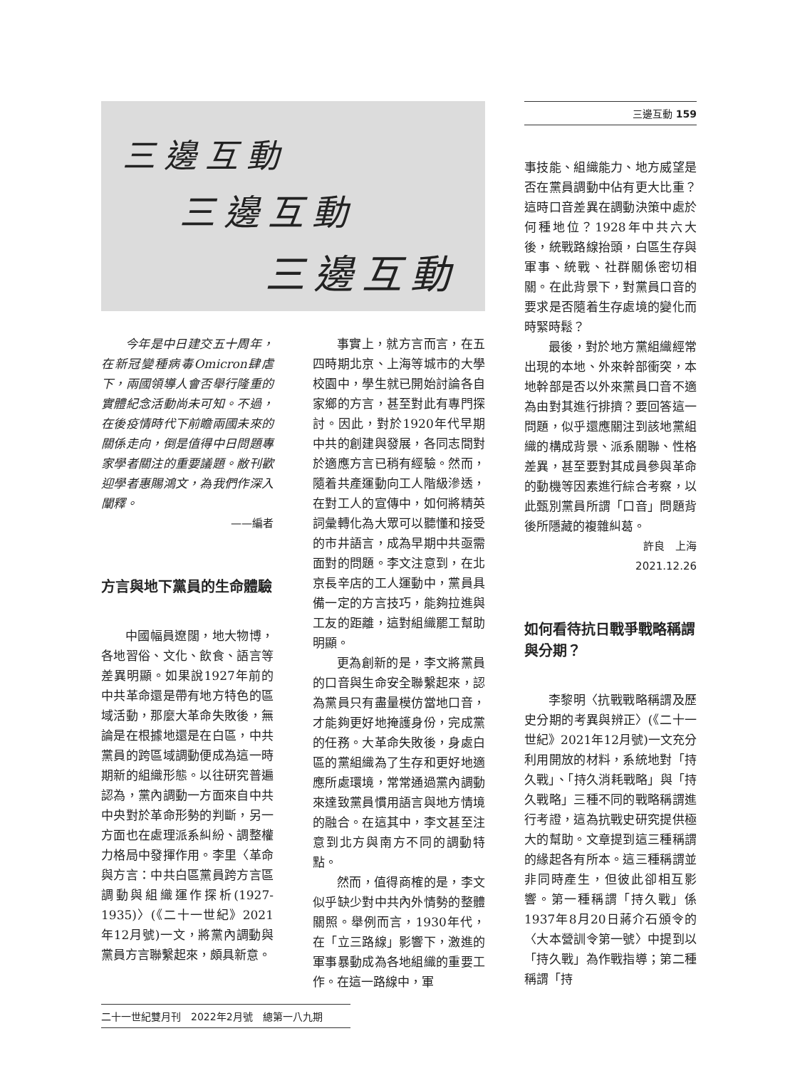三邊互動
三邊互動
三邊互動
三邊互動 159
事技能、組織能力、地方威望是否在黨員調動中佔有更大比重？這時口音差異在調動決策中處於何種地位？1928年中共六大後，統戰路線抬頭，白區生存與軍事、統戰、社群關係密切相關。在此背景下，對黨員口音的要求是否隨着生存處境的變化而時緊時鬆？
最後，對於地方黨組織經常出現的本地、外來幹部衝突，本地幹部是否以外來黨員口音不適為由對其進行排擠？要回答這一問題，似乎還應關注到該地黨組織的構成背景、派系關聯、性格差異，甚至要對其成員參與革命的動機等因素進行綜合考察，以此甄別黨員所謂「口音」問題背後所隱藏的複雜糾葛。
許良　上海
2021.12.26
如何看待抗日戰爭戰略稱謂與分期？
李黎明〈抗戰戰略稱謂及歷史分期的考異與辨正〉(《二十一世紀》2021年12月號)一文充分利用開放的材料，系統地對「持久戰」、「持久消耗戰略」與「持久戰略」三種不同的戰略稱謂進行考證，這為抗戰史研究提供極大的幫助。文章提到這三種稱謂的緣起各有所本。這三種稱謂並非同時產生，但彼此卻相互影響。第一種稱謂「持久戰」係1937年8月20日蔣介石頒令的〈大本營訓令第一號〉中提到以「持久戰」為作戰指導；第二種稱謂「持
今年是中日建交五十周年，在新冠變種病毒Omicron肆虐下，兩國領導人會否舉行隆重的實體紀念活動尚未可知。不過，在後疫情時代下前瞻兩國未來的關係走向，倒是值得中日問題專家學者關注的重要議題。敝刊歡迎學者惠賜鴻文，為我們作深入闡釋。
——編者
方言與地下黨員的生命體驗
中國幅員遼闊，地大物博，各地習俗、文化、飲食、語言等差異明顯。如果說1927年前的中共革命還是帶有地方特色的區域活動，那麼大革命失敗後，無論是在根據地還是在白區，中共黨員的跨區域調動便成為這一時期新的組織形態。以往研究普遍認為，黨內調動一方面來自中共中央對於革命形勢的判斷，另一方面也在處理派系糾紛、調整權力格局中發揮作用。李里〈革命與方言：中共白區黨員跨方言區調動與組織運作探析(1927-1935)〉(《二十一世紀》2021年12月號)一文，將黨內調動與黨員方言聯繫起來，頗具新意。
事實上，就方言而言，在五四時期北京、上海等城市的大學校園中，學生就已開始討論各自家鄉的方言，甚至對此有專門探討。因此，對於1920年代早期中共的創建與發展，各同志間對於適應方言已稍有經驗。然而，隨着共產運動向工人階級滲透，在對工人的宣傳中，如何將精英詞彙轉化為大眾可以聽懂和接受的市井語言，成為早期中共亟需面對的問題。李文注意到，在北京長辛店的工人運動中，黨員具備一定的方言技巧，能夠拉進與工友的距離，這對組織罷工幫助明顯。
更為創新的是，李文將黨員的口音與生命安全聯繫起來，認為黨員只有盡量模仿當地口音，才能夠更好地掩護身份，完成黨的任務。大革命失敗後，身處白區的黨組織為了生存和更好地適應所處環境，常常通過黨內調動來達致黨員慣用語言與地方情境的融合。在這其中，李文甚至注意到北方與南方不同的調動特點。
然而，值得商榷的是，李文似乎缺少對中共內外情勢的整體關照。舉例而言，1930年代，在「立三路線」影響下，激進的軍事暴動成為各地組織的重要工作。在這一路線中，軍
二十一世紀雙月刊　2022年2月號　總第一八九期